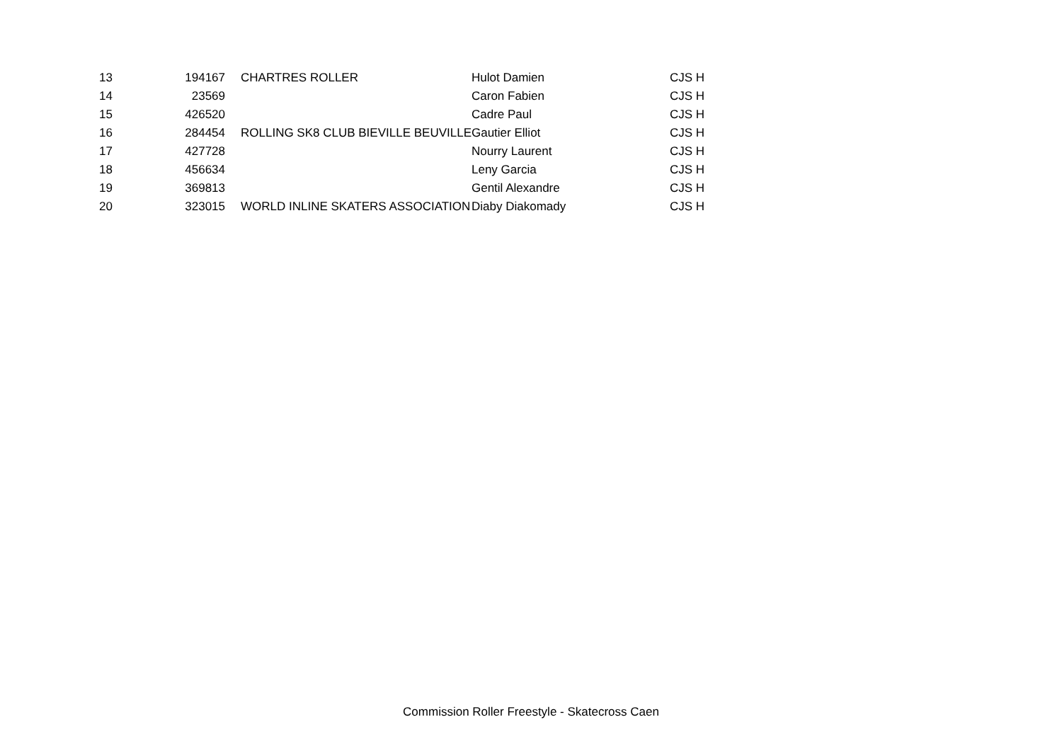| 13 | 194167 | CHARTRES ROLLER | Hulot Damien | CJS H |
| 14 | 23569 | | Caron Fabien | CJS H |
| 15 | 426520 | | Cadre Paul | CJS H |
| 16 | 284454 | ROLLING SK8 CLUB BIEVILLE BEUVILLE | Gautier Elliot | CJS H |
| 17 | 427728 | | Nourry Laurent | CJS H |
| 18 | 456634 | | Leny Garcia | CJS H |
| 19 | 369813 | | Gentil Alexandre | CJS H |
| 20 | 323015 | WORLD INLINE SKATERS ASSOCIATION | Diaby Diakomady | CJS H |
Commission Roller Freestyle - Skatecross Caen